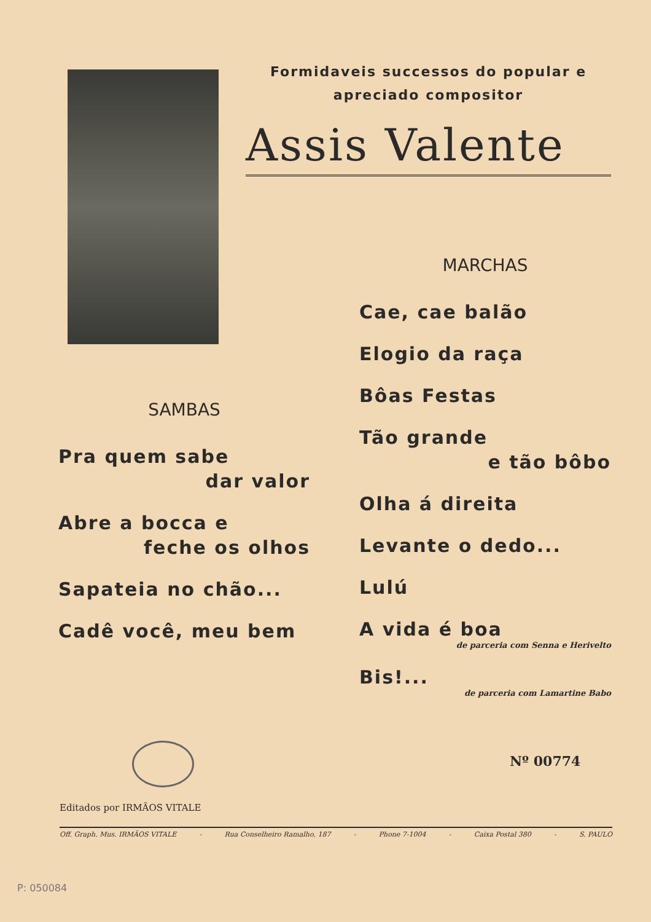Formidaveis successos do popular e
apreciado compositor
Assis Valente
MARCHAS
Cae, cae balão
Elogio da raça
Bôas Festas
Tão grande
e tão bôbo
Olha á direita
Levante o dedo...
Lulú
A vida é boa
de parceria com Senna e Herivelto
Bis!...
de parceria com Lamartine Babo
SAMBAS
Pra quem sabe
dar valor
Abre a bocca e
feche os olhos
Sapateia no chão...
Cadê você, meu bem
Nº 00774
Editados por IRMÃOS VITALE
Off. Graph. Mus. IRMÃOS VITALE - Rua Conselheiro Ramalho, 187 - Phone 7-1004 - Caixa Postal 380 - S. PAULO
P: 050084